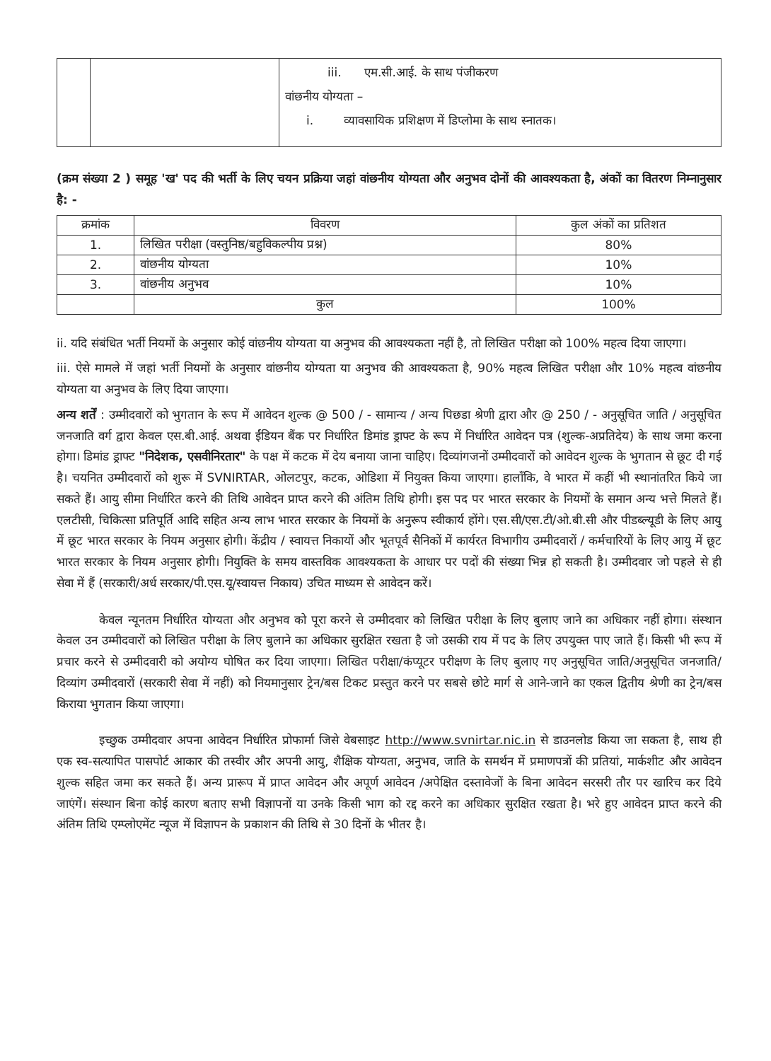| | | iii. एम.सी.आई. के साथ पंजीकरण वांछनीय योग्यता – i. व्यावसायिक प्रशिक्षण में डिप्लोमा के साथ स्नातक। |
(क्रम संख्या 2 ) समूह 'ख' पद की भर्ती के लिए चयन प्रक्रिया जहां वांछनीय योग्यता और अनुभव दोनों की आवश्यकता है, अंकों का वितरण निम्नानुसार है: -
| क्रमांक | विवरण | कुल अंकों का प्रतिशत |
| --- | --- | --- |
| 1. | लिखित परीक्षा (वस्तुनिष्ठ/बहुविकल्पीय प्रश्न) | 80% |
| 2. | वांछनीय योग्यता | 10% |
| 3. | वांछनीय अनुभव | 10% |
| | कुल | 100% |
ii. यदि संबंधित भर्ती नियमों के अनुसार कोई वांछनीय योग्यता या अनुभव की आवश्यकता नहीं है, तो लिखित परीक्षा को 100% महत्व दिया जाएगा।
iii. ऐसे मामले में जहां भर्ती नियमों के अनुसार वांछनीय योग्यता या अनुभव की आवश्यकता है, 90% महत्व लिखित परीक्षा और 10% महत्व वांछनीय योग्यता या अनुभव के लिए दिया जाएगा।
अन्य शर्तें : उम्मीदवारों को भुगतान के रूप में आवेदन शुल्क @ 500 / - सामान्य / अन्य पिछडा श्रेणी द्वारा और @ 250 / - अनुसूचित जाति / अनुसूचित जनजाति वर्ग द्वारा केवल एस.बी.आई. अथवा ईंडियन बैंक पर निर्धारित डिमांड ड्राफ्ट के रूप में निर्धारित आवेदन पत्र (शुल्क-अप्रतिदेय) के साथ जमा करना होगा। डिमांड ड्राफ्ट "निदेशक, एसवीनिरतार" के पक्ष में कटक में देय बनाया जाना चाहिए। दिव्यांगजनों उम्मीदवारों को आवेदन शुल्क के भुगतान से छूट दी गई है। चयनित उम्मीदवारों को शुरू में SVNIRTAR, ओलटपुर, कटक, ओडिशा में नियुक्त किया जाएगा। हालाँकि, वे भारत में कहीं भी स्थानांतरित किये जा सकते हैं। आयु सीमा निर्धारित करने की तिथि आवेदन प्राप्त करने की अंतिम तिथि होगी। इस पद पर भारत सरकार के नियमों के समान अन्य भत्ते मिलते हैं। एलटीसी, चिकित्सा प्रतिपूर्ति आदि सहित अन्य लाभ भारत सरकार के नियमों के अनुरूप स्वीकार्य होंगे। एस.सी/एस.टी/ओ.बी.सी और पीडब्ल्यूडी के लिए आयु में छूट भारत सरकार के नियम अनुसार होगी। केंद्रीय / स्वायत्त निकायों और भूतपूर्व सैनिकों में कार्यरत विभागीय उम्मीदवारों / कर्मचारियों के लिए आयु में छूट भारत सरकार के नियम अनुसार होगी। नियुक्ति के समय वास्तविक आवश्यकता के आधार पर पदों की संख्या भिन्न हो सकती है। उम्मीदवार जो पहले से ही सेवा में हैं (सरकारी/अर्ध सरकार/पी.एस.यू/स्वायत्त निकाय) उचित माध्यम से आवेदन करें।
केवल न्यूनतम निर्धारित योग्यता और अनुभव को पूरा करने से उम्मीदवार को लिखित परीक्षा के लिए बुलाए जाने का अधिकार नहीं होगा। संस्थान केवल उन उम्मीदवारों को लिखित परीक्षा के लिए बुलाने का अधिकार सुरक्षित रखता है जो उसकी राय में पद के लिए उपयुक्त पाए जाते हैं। किसी भी रूप में प्रचार करने से उम्मीदवारी को अयोग्य घोषित कर दिया जाएगा। लिखित परीक्षा/कंप्यूटर परीक्षण के लिए बुलाए गए अनुसूचित जाति/अनुसूचित जनजाति/दिव्यांग उम्मीदवारों (सरकारी सेवा में नहीं) को नियमानुसार ट्रेन/बस टिकट प्रस्तुत करने पर सबसे छोटे मार्ग से आने-जाने का एकल द्वितीय श्रेणी का ट्रेन/बस किराया भुगतान किया जाएगा।
इच्छुक उम्मीदवार अपना आवेदन निर्धारित प्रोफार्मा जिसे वेबसाइट http://www.svnirtar.nic.in से डाउनलोड किया जा सकता है, साथ ही एक स्व-सत्यापित पासपोर्ट आकार की तस्वीर और अपनी आयु, शैक्षिक योग्यता, अनुभव, जाति के समर्थन में प्रमाणपत्रों की प्रतियां, मार्कशीट और आवेदन शुल्क सहित जमा कर सकते हैं। अन्य प्रारूप में प्राप्त आवेदन और अपूर्ण आवेदन /अपेक्षित दस्तावेजों के बिना आवेदन सरसरी तौर पर खारिच कर दिये जाएंगें। संस्थान बिना कोई कारण बताए सभी विज्ञापनों या उनके किसी भाग को रद्द करने का अधिकार सुरक्षित रखता है। भरे हुए आवेदन प्राप्त करने की अंतिम तिथि एम्प्लोएमेंट न्यूज में विज्ञापन के प्रकाशन की तिथि से 30 दिनों के भीतर है।